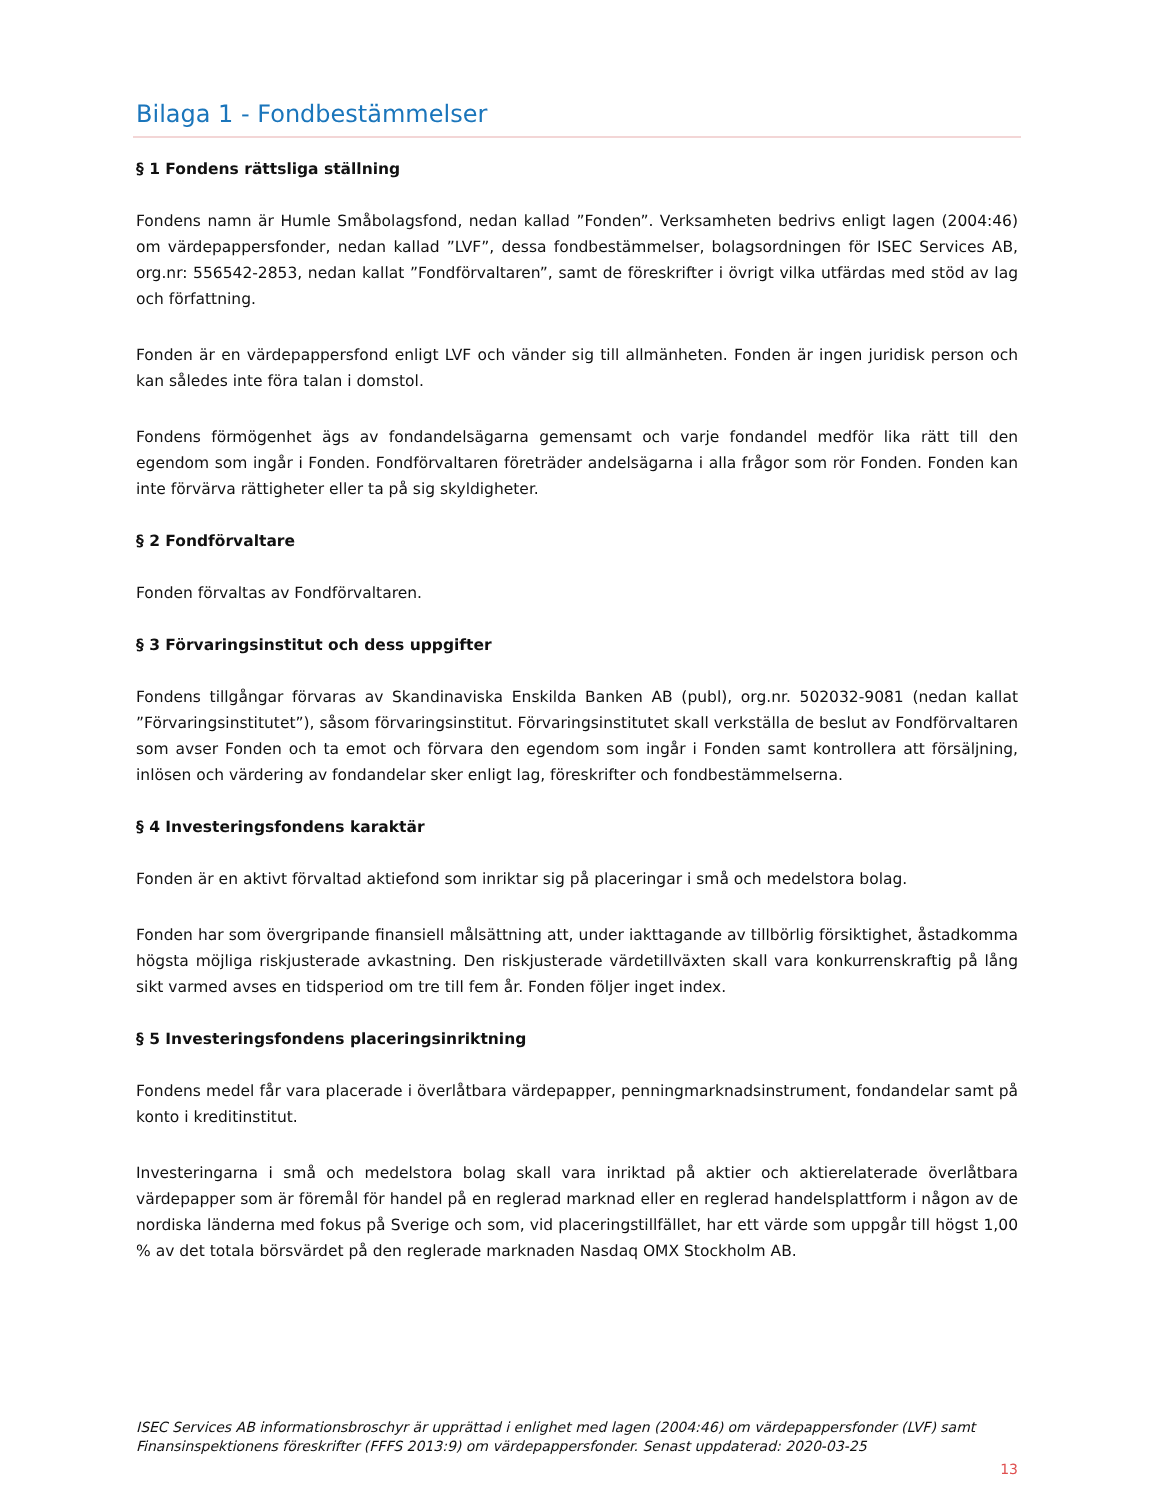Bilaga 1 - Fondbestämmelser
§ 1 Fondens rättsliga ställning
Fondens namn är Humle Småbolagsfond, nedan kallad ”Fonden”. Verksamheten bedrivs enligt lagen (2004:46) om värdepappersfonder, nedan kallad ”LVF”, dessa fondbestämmelser, bolagsordningen för ISEC Services AB, org.nr: 556542-2853, nedan kallat ”Fondförvaltaren”, samt de föreskrifter i övrigt vilka utfärdas med stöd av lag och författning.
Fonden är en värdepappersfond enligt LVF och vänder sig till allmänheten. Fonden är ingen juridisk person och kan således inte föra talan i domstol.
Fondens förmögenhet ägs av fondandelsägarna gemensamt och varje fondandel medför lika rätt till den egendom som ingår i Fonden. Fondförvaltaren företräder andelsägarna i alla frågor som rör Fonden. Fonden kan inte förvärva rättigheter eller ta på sig skyldigheter.
§ 2 Fondförvaltare
Fonden förvaltas av Fondförvaltaren.
§ 3 Förvaringsinstitut och dess uppgifter
Fondens tillgångar förvaras av Skandinaviska Enskilda Banken AB (publ), org.nr. 502032-9081 (nedan kallat ”Förvaringsinstitutet”), såsom förvaringsinstitut. Förvaringsinstitutet skall verkställa de beslut av Fondförvaltaren som avser Fonden och ta emot och förvara den egendom som ingår i Fonden samt kontrollera att försäljning, inlösen och värdering av fondandelar sker enligt lag, föreskrifter och fondbestämmelserna.
§ 4 Investeringsfondens karaktär
Fonden är en aktivt förvaltad aktiefond som inriktar sig på placeringar i små och medelstora bolag.
Fonden har som övergripande finansiell målsättning att, under iakttagande av tillbörlig försiktighet, åstadkomma högsta möjliga riskjusterade avkastning. Den riskjusterade värdetillväxten skall vara konkurrenskraftig på lång sikt varmed avses en tidsperiod om tre till fem år. Fonden följer inget index.
§ 5 Investeringsfondens placeringsinriktning
Fondens medel får vara placerade i överlåtbara värdepapper, penningmarknadsinstrument, fondandelar samt på konto i kreditinstitut.
Investeringarna i små och medelstora bolag skall vara inriktad på aktier och aktierelaterade överlåtbara värdepapper som är föremål för handel på en reglerad marknad eller en reglerad handelsplattform i någon av de nordiska länderna med fokus på Sverige och som, vid placeringstillfället, har ett värde som uppgår till högst 1,00 % av det totala börsvärdet på den reglerade marknaden Nasdaq OMX Stockholm AB.
ISEC Services AB informationsbroschyr är upprättad i enlighet med lagen (2004:46) om värdepappersfonder (LVF) samt Finansinspektionens föreskrifter (FFFS 2013:9) om värdepappersfonder. Senast uppdaterad: 2020-03-25
13